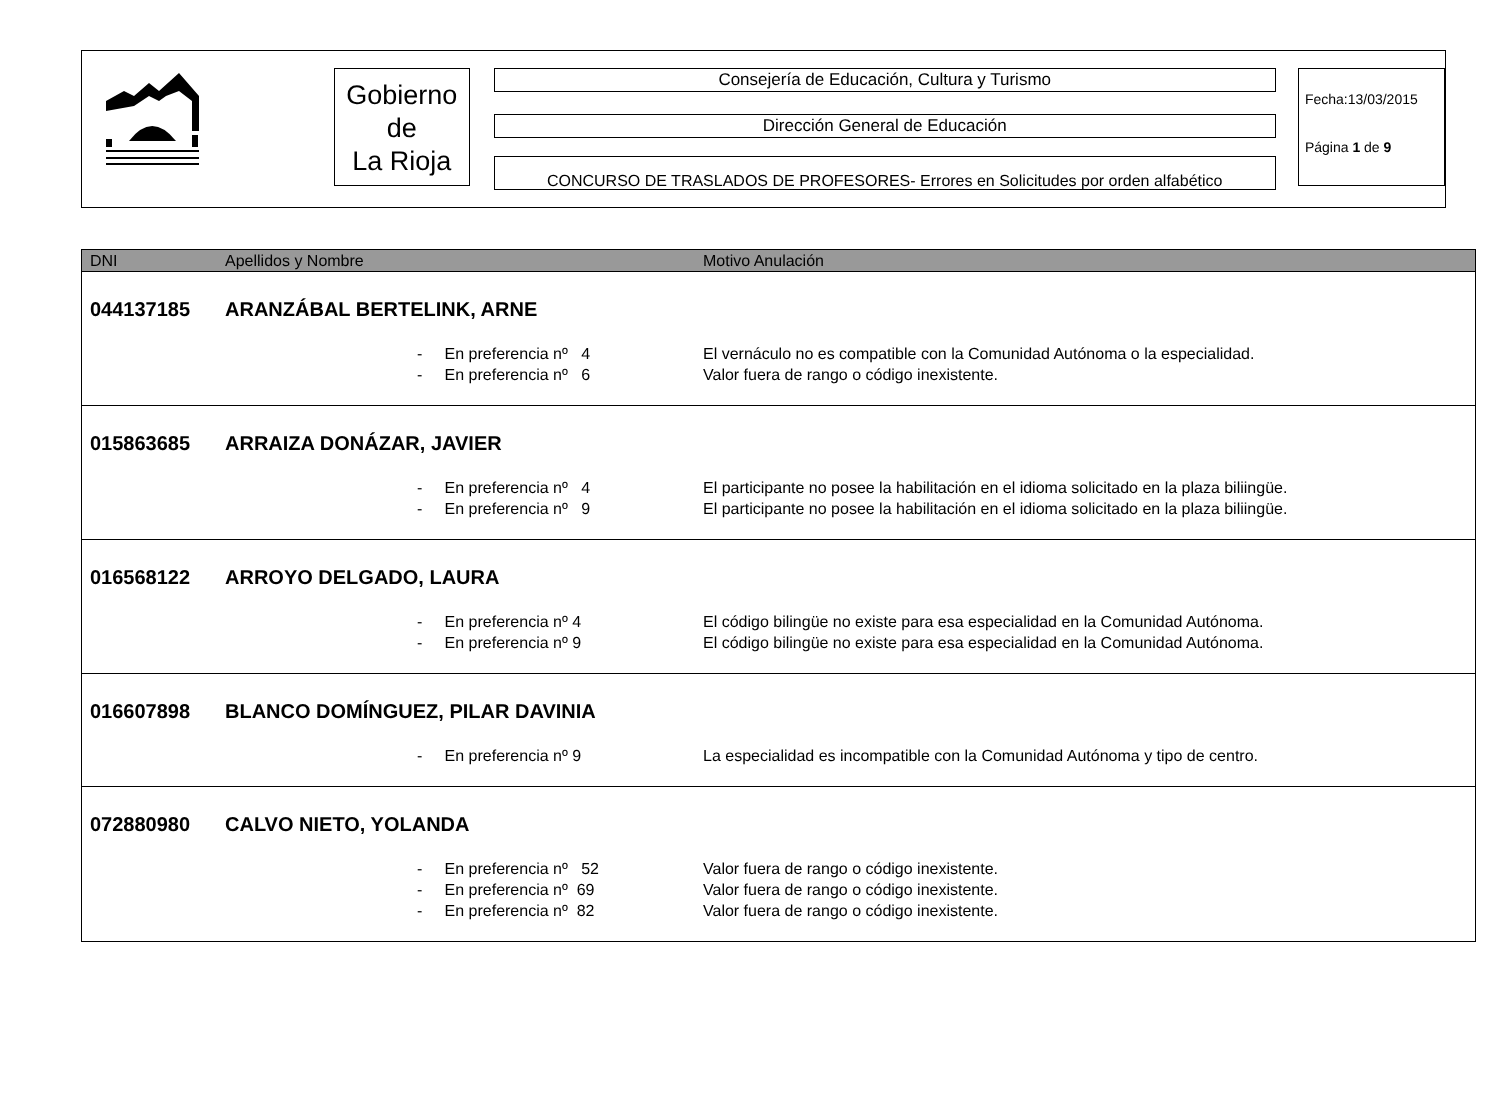Gobierno
de
La Rioja
Consejería de Educación, Cultura y Turismo
Dirección General de Educación
CONCURSO DE TRASLADOS DE PROFESORES- Errores en Solicitudes por orden alfabético
Fecha:13/03/2015
Página 1 de 9
| DNI | Apellidos y Nombre | Motivo Anulación |
| --- | --- | --- |
| 044137185 | ARANZÁBAL BERTELINK, ARNE | |
| | - En preferencia nº 4 | El vernáculo no es compatible con la Comunidad Autónoma o la especialidad. |
| | - En preferencia nº 6 | Valor fuera de rango o código inexistente. |
| 015863685 | ARRAIZA DONÁZAR, JAVIER | |
| | - En preferencia nº 4 | El participante no posee la habilitación en el idioma solicitado en la plaza biliingüe. |
| | - En preferencia nº 9 | El participante no posee la habilitación en el idioma solicitado en la plaza biliingüe. |
| 016568122 | ARROYO DELGADO, LAURA | |
| | - En preferencia nº 4 | El código bilingüe no existe para esa especialidad en la Comunidad Autónoma. |
| | - En preferencia nº 9 | El código bilingüe no existe para esa especialidad en la Comunidad Autónoma. |
| 016607898 | BLANCO DOMÍNGUEZ, PILAR DAVINIA | |
| | - En preferencia nº 9 | La especialidad es incompatible con la Comunidad Autónoma y tipo de centro. |
| 072880980 | CALVO NIETO, YOLANDA | |
| | - En preferencia nº 52 | Valor fuera de rango o código inexistente. |
| | - En preferencia nº 69 | Valor fuera de rango o código inexistente. |
| | - En preferencia nº 82 | Valor fuera de rango o código inexistente. |